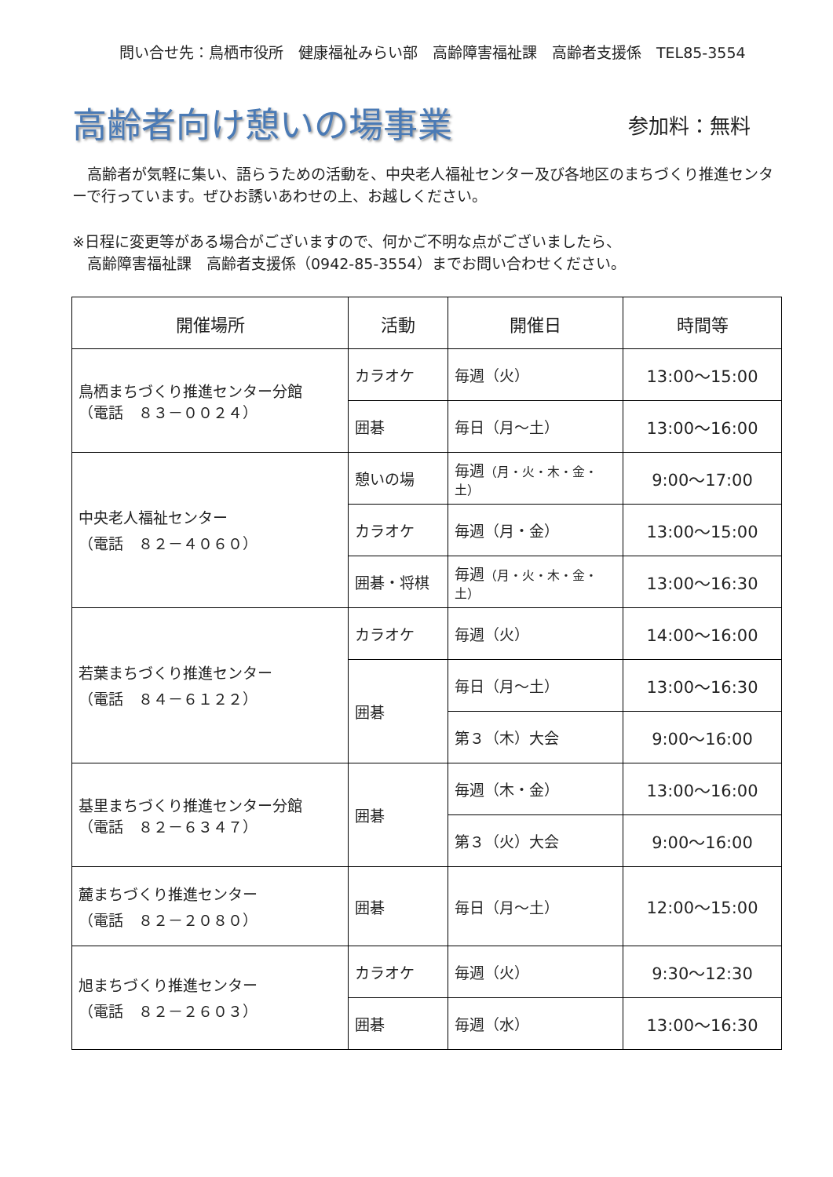問い合せ先：鳥栖市役所　健康福祉みらい部　高齢障害福祉課　高齢者支援係　TEL85-3554
高齢者向け憩いの場事業 参加料：無料
　高齢者が気軽に集い、語らうための活動を、中央老人福祉センター及び各地区のまちづくり推進センターで行っています。ぜひお誘いあわせの上、お越しください。
※日程に変更等がある場合がございますので、何かご不明な点がございましたら、
　高齢障害福祉課　高齢者支援係（0942-85-3554）までお問い合わせください。
| 開催場所 | 活動 | 開催日 | 時間等 |
| --- | --- | --- | --- |
| 鳥栖まちづくり推進センター分館 （電話 ８３－００２４） | カラオケ | 毎週（火） | 13:00～15:00 |
| | 囲碁 | 毎日（月～土） | 13:00～16:00 |
| 中央老人福祉センター （電話 ８２－４０６０） | 憩いの場 | 毎週 （月・火・木・金・土） | 9:00～17:00 |
| | カラオケ | 毎週（月・金） | 13:00～15:00 |
| | 囲碁・将棋 | 毎週 （月・火・木・金・土） | 13:00～16:30 |
| 若葉まちづくり推進センター （電話 ８４－６１２２） | カラオケ | 毎週（火） | 14:00～16:00 |
| | 囲碁 | 毎日（月～土） | 13:00～16:30 |
| | | 第３（木）大会 | 9:00～16:00 |
| 基里まちづくり推進センター分館 （電話 ８２－６３４７） | 囲碁 | 毎週（木・金） | 13:00～16:00 |
| | | 第３（火）大会 | 9:00～16:00 |
| 麓まちづくり推進センター （電話 ８２－２０８０） | 囲碁 | 毎日（月～土） | 12:00～15:00 |
| 旭まちづくり推進センター （電話 ８２－２６０３） | カラオケ | 毎週（火） | 9:30～12:30 |
| | 囲碁 | 毎週（水） | 13:00～16:30 |